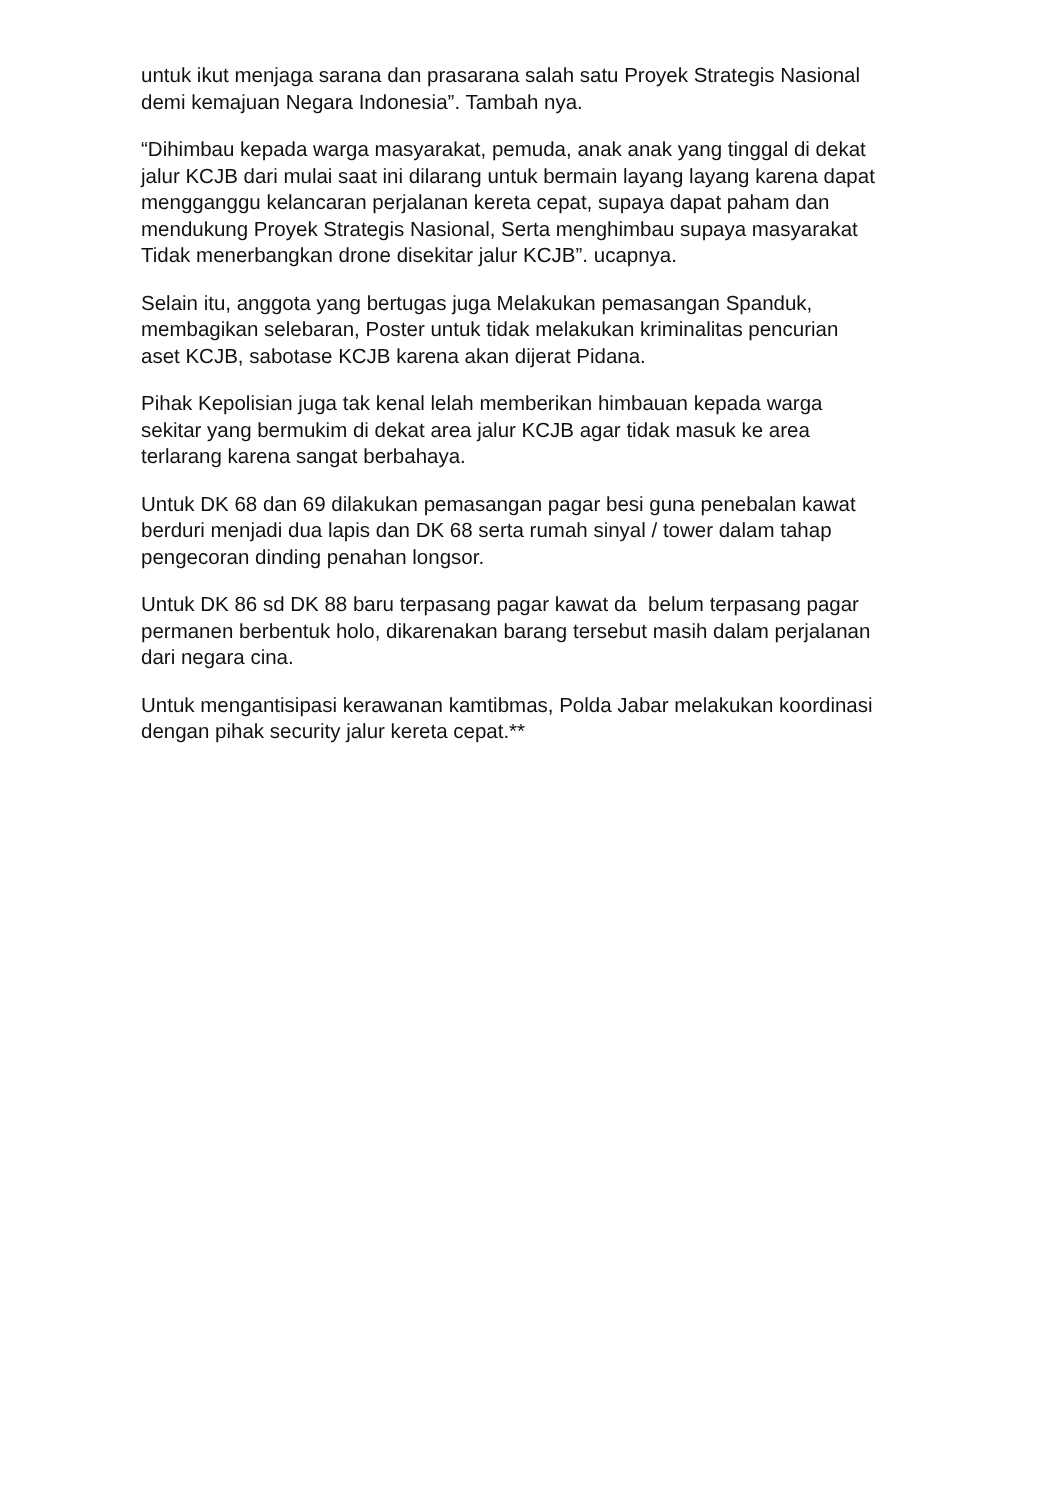untuk ikut menjaga sarana dan prasarana salah satu Proyek Strategis Nasional
demi kemajuan Negara Indonesia”. Tambah nya.
“Dihimbau kepada warga masyarakat, pemuda, anak anak yang tinggal di dekat
jalur KCJB dari mulai saat ini dilarang untuk bermain layang layang karena dapat
mengganggu kelancaran perjalanan kereta cepat, supaya dapat paham dan
mendukung Proyek Strategis Nasional, Serta menghimbau supaya masyarakat
Tidak menerbangkan drone disekitar jalur KCJB”. ucapnya.
Selain itu, anggota yang bertugas juga Melakukan pemasangan Spanduk,
membagikan selebaran, Poster untuk tidak melakukan kriminalitas pencurian
aset KCJB, sabotase KCJB karena akan dijerat Pidana.
Pihak Kepolisian juga tak kenal lelah memberikan himbauan kepada warga
sekitar yang bermukim di dekat area jalur KCJB agar tidak masuk ke area
terlarang karena sangat berbahaya.
Untuk DK 68 dan 69 dilakukan pemasangan pagar besi guna penebalan kawat
berduri menjadi dua lapis dan DK 68 serta rumah sinyal / tower dalam tahap
pengecoran dinding penahan longsor.
Untuk DK 86 sd DK 88 baru terpasang pagar kawat da belum terpasang pagar
permanen berbentuk holo, dikarenakan barang tersebut masih dalam perjalanan
dari negara cina.
Untuk mengantisipasi kerawanan kamtibmas, Polda Jabar melakukan koordinasi
dengan pihak security jalur kereta cepat.**